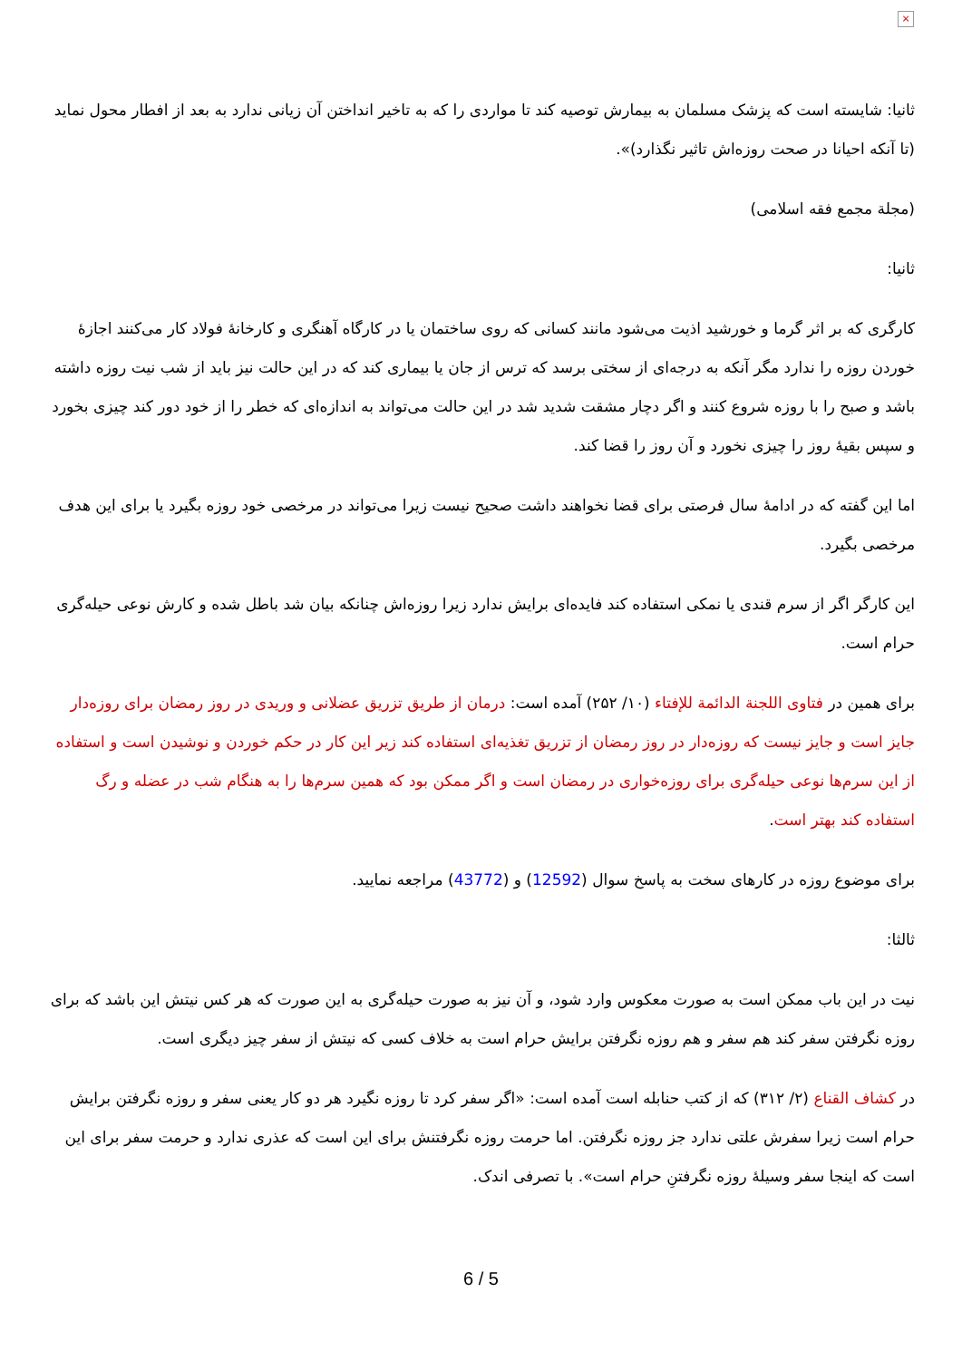×
ثانیا: شایسته است که پزشک مسلمان به بیمارش توصیه کند تا مواردی را که به تاخیر انداختن آن زیانی ندارد به بعد از افطار محول نماید (تا آنکه احیانا در صحت روزه‌اش تاثیر نگذارد)».
(مجلة مجمع فقه اسلامی)
ثانیا:
کارگری که بر اثر گرما و خورشید اذیت می‌شود مانند کسانی که روی ساختمان یا در کارگاه آهنگری و کارخانهٔ فولاد کار می‌کنند اجازهٔ خوردن روزه را ندارد مگر آنکه به درجه‌ای از سختی برسد که ترس از جان یا بیماری کند که در این حالت نیز باید از شب نیت روزه داشته باشد و صبح را با روزه شروع کنند و اگر دچار مشقت شدید شد در این حالت می‌تواند به اندازه‌ای که خطر را از خود دور کند چیزی بخورد و سپس بقیهٔ روز را چیزی نخورد و آن روز را قضا کند.
اما این گفته که در ادامهٔ سال فرصتی برای قضا نخواهند داشت صحیح نیست زیرا می‌تواند در مرخصی خود روزه بگیرد یا برای این هدف مرخصی بگیرد.
این کارگر اگر از سرم قندی یا نمکی استفاده کند فایده‌ای برایش ندارد زیرا روزه‌اش چنانکه بیان شد باطل شده و کارش نوعی حیله‌گری حرام است.
برای همین در فتاوی اللجنة الدائمة للإفتاء (۱۰/ ۲۵۲) آمده است: درمان از طریق تزریق عضلانی و وریدی در روز رمضان برای روزه‌دار جایز است و جایز نیست که روزه‌دار در روز رمضان از تزریق تغذیه‌ای استفاده کند زیر این کار در حکم خوردن و نوشیدن است و استفاده از این سرم‌ها نوعی حیله‌گری برای روزه‌خواری در رمضان است و اگر ممکن بود که همین سرم‌ها را به هنگام شب در عضله و رگ استفاده کند بهتر است.
برای موضوع روزه در کارهای سخت به پاسخ سوال (12592) و (43772) مراجعه نمایید.
ثالثا:
نیت در این باب ممکن است به صورت معکوس وارد شود، و آن نیز به صورت حیله‌گری به این صورت که هر کس نیتش این باشد که برای روزه نگرفتن سفر کند هم سفر و هم روزه نگرفتن برایش حرام است به خلاف کسی که نیتش از سفر چیز دیگری است.
در کشاف القناع (۲/ ۳۱۲) که از کتب حنابله است آمده است: «اگر سفر کرد تا روزه نگیرد هر دو کار یعنی سفر و روزه نگرفتن برایش حرام است زیرا سفرش علتی ندارد جز روزه نگرفتن. اما حرمت روزه نگرفتنش برای این است که عذری ندارد و حرمت سفر برای این است که اینجا سفر وسیلهٔ روزه نگرفتنِ حرام است». با تصرفی اندک.
6 / 5